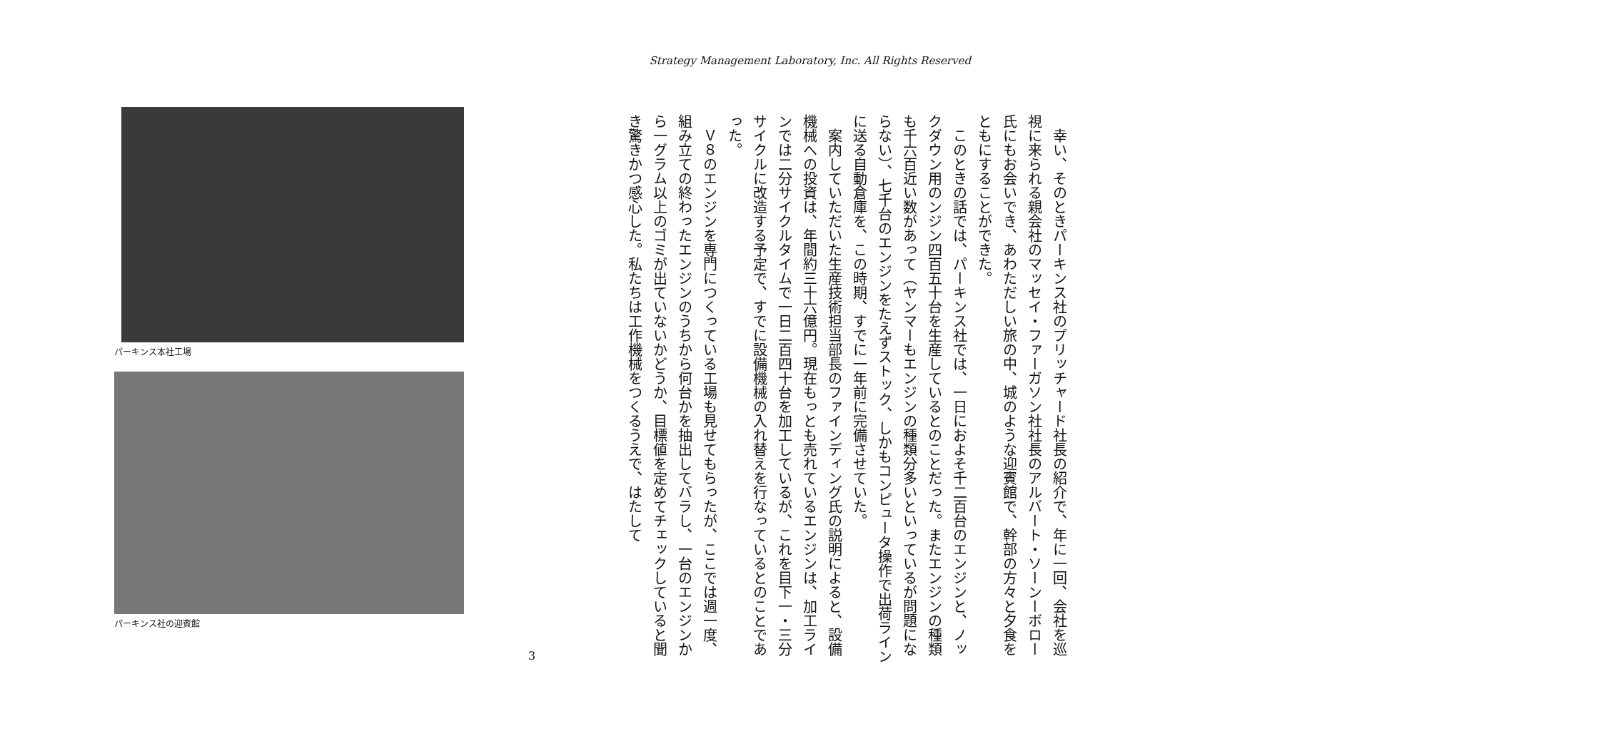Strategy Management Laboratory, Inc. All Rights Reserved
幸い、そのときパーキンス社のプリッチャード社長の紹介で、年に一回、会社を巡視に来られる親会社のマッセイ・ファーガソン社社長のアルバート・ソーンーボロー氏にもお会いでき、あわただしい旅の中、城のような迎賓館で、幹部の方々と夕食をともにすることができた。
このときの話では、パーキンス社では、一日におよそ千二百台のエンジンと、ノックダウン用のンジン四百五十台を生産しているとのことだった。またエンジンの種類も千六百近い数があって（ヤンマーもエンジンの種類分多いといっているが問題にならない）、七千台のエンジンをたえずストック、しかもコンピュータ操作で出荷ラインに送る自動倉庫を、この時期、すでに一年前に完備させていた。
案内していただいた生産技術担当部長のファインディング氏の説明によると、設備機械への投資は、年間約三十六億円。現在もっとも売れているエンジンは、加工ラインでは二分サイクルタイムで一日二百四十台を加工しているが、これを目下一・三分サイクルに改造する予定で、すでに設備機械の入れ替えを行なっているとのことであった。
Ｖ８のエンジンを専門につくっている工場も見せてもらったが、ここでは週一度、組み立ての終わったエンジンのうちから何台かを抽出してバラし、一台のエンジンから一グラム以上のゴミが出ていないかどうか、目標値を定めてチェックしていると聞き驚きかつ感心した。私たちは工作機械をつくるうえで、はたして
パーキンス本社工場
パーキンス社の迎賓館
3